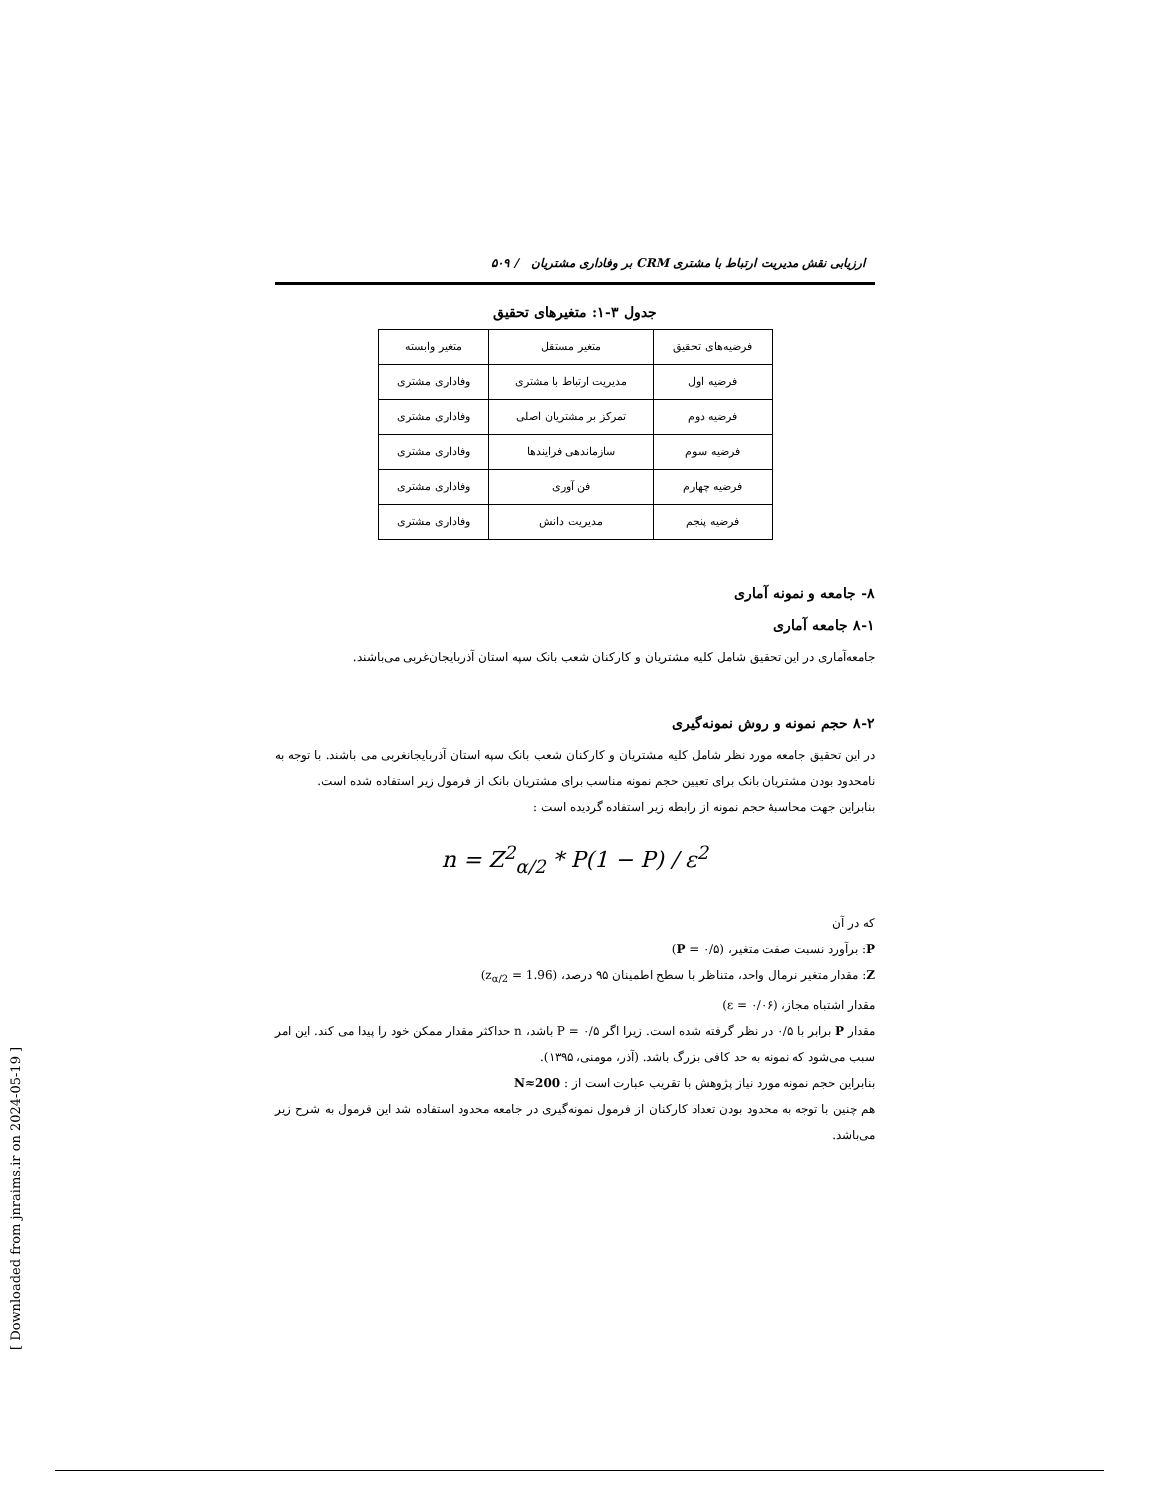ارزیابی نقش مدیریت ارتباط با مشتری CRM بر وفاداری مشتریان / ۵۰۹
جدول ۳-۱: متغیرهای تحقیق
| فرضیه‌های تحقیق | متغیر مستقل | متغیر وابسته |
| --- | --- | --- |
| فرضیه اول | مدیریت ارتباط با مشتری | وفاداری مشتری |
| فرضیه دوم | تمرکز بر مشتریان اصلی | وفاداری مشتری |
| فرضیه سوم | سازماندهی فرایندها | وفاداری مشتری |
| فرضیه چهارم | فن آوری | وفاداری مشتری |
| فرضیه پنجم | مدیریت دانش | وفاداری مشتری |
۸- جامعه و نمونه آماری
۸-۱ جامعه آماری
جامعه‌آماری در این تحقیق شامل کلیه مشتریان و کارکنان شعب بانک سپه استان آذربایجان‌غربی می‌باشند.
۸-۲ حجم نمونه و روش نمونه‌گیری
در این تحقیق جامعه مورد نظر شامل کلیه مشتریان و کارکنان شعب بانک سپه استان آذربایجانغربی می باشند. با توجه به نامحدود بودن مشتریان بانک برای تعیین حجم نمونه مناسب برای مشتریان بانک از فرمول زیر استفاده شده است.
بنابراین جهت محاسبهٔ حجم نمونه از رابطه زیر استفاده گردیده است :
n = Z<sup>2</sup><sub>α/2</sub> * P(1 − P) / ε<sup>2</sup>
که در آن
P: برآورد نسبت صفت متغیر، (P = ۰/۵)
Z: مقدار متغیر نرمال واحد، متناظر با سطح اطمینان ۹۵ درصد، (z<sub>α/2</sub> = 1.96)
مقدار اشتباه مجاز، (ε = ۰/۰۶)
مقدار P برابر با ۰/۵ در نظر گرفته شده است. زیرا اگر P = ۰/۵ باشد، n حداکثر مقدار ممکن خود را پیدا می کند. این امر سبب می‌شود که نمونه به حد کافی بزرگ باشد. (آذر، مومنی، ۱۳۹۵).
بنابراین حجم نمونه مورد نیاز پژوهش با تقریب عبارت است از : N≈200
هم چنین با توجه به محدود بودن تعداد کارکنان از فرمول نمونه‌گیری در جامعه محدود استفاده شد این فرمول به شرح زیر می‌باشد.
[ Downloaded from jnraims.ir on 2024-05-19 ]